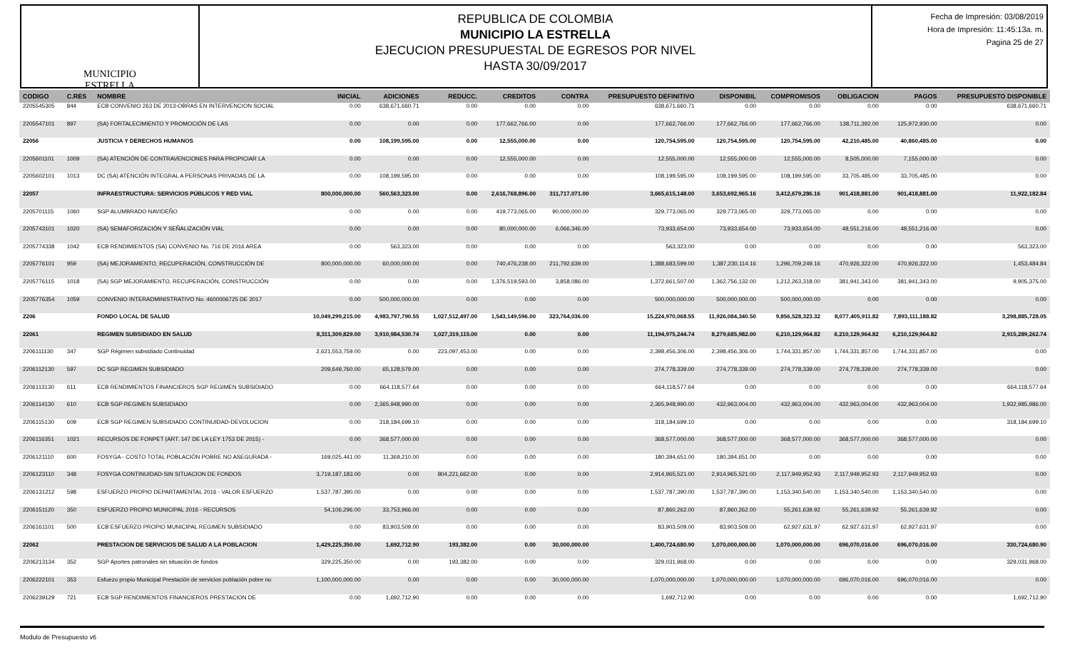MUNICIPIO
ESTRELLA
REPUBLICA DE COLOMBIA
MUNICIPIO LA ESTRELLA
EJECUCION PRESUPUESTAL DE EGRESOS POR NIVEL
HASTA 30/09/2017
Fecha de Impresión: 03/08/2019
Hora de Impresión: 11:45:13a. m.
Pagina 25 de 27
| CODIGO | C.RES | NOMBRE | INICIAL | ADICIONES | REDUCC. | CREDITOS | CONTRA | PRESUPUESTO DEFINITIVO | DISPONIBIL | COMPROMISOS | OBLIGACION | PAGOS | PRESUPUESTO DISPONIBLE |
| --- | --- | --- | --- | --- | --- | --- | --- | --- | --- | --- | --- | --- | --- |
| 2205545305 | 844 | ECB CONVENIO 263 DE 2013-OBRAS EN INTERVENCION SOCIAL | 0.00 | 638,671,660.71 | 0.00 | 0.00 | 0.00 | 638,671,660.71 | 0.00 | 0.00 | 0.00 | 0.00 | 638,671,660.71 |
| 2205547101 | 897 | (SA) FORTALECIMIENTO Y PROMOCIÓN DE LAS | 0.00 | 0.00 | 0.00 | 177,662,766.00 | 0.00 | 177,662,766.00 | 177,662,766.00 | 177,662,766.00 | 138,711,392.00 | 125,972,930.00 | 0.00 |
| 22056 | | JUSTICIA Y DERECHOS HUMANOS | 0.00 | 108,199,595.00 | 0.00 | 12,555,000.00 | 0.00 | 120,754,595.00 | 120,754,595.00 | 120,754,595.00 | 42,210,485.00 | 40,860,485.00 | 0.00 |
| 2205601101 | 1009 | (SA) ATENCIÓN DE CONTRAVENCIONES PARA PROPICIAR LA | 0.00 | 0.00 | 0.00 | 12,555,000.00 | 0.00 | 12,555,000.00 | 12,555,000.00 | 12,555,000.00 | 8,505,000.00 | 7,155,000.00 | 0.00 |
| 2205602101 | 1013 | DC (SA) ATENCIÓN INTEGRAL A PERSONAS PRIVADAS DE LA | 0.00 | 108,199,595.00 | 0.00 | 0.00 | 0.00 | 108,199,595.00 | 108,199,595.00 | 108,199,595.00 | 33,705,485.00 | 33,705,485.00 | 0.00 |
| 22057 | | INFRAESTRUCTURA: SERVICIOS PÚBLICOS Y RED VIAL | 800,000,000.00 | 560,563,323.00 | 0.00 | 2,616,768,896.00 | 311,717,071.00 | 3,665,615,148.00 | 3,653,692,965.16 | 3,412,679,286.16 | 901,418,881.00 | 901,418,881.00 | 11,922,182.84 |
| 2205701115 | 1060 | SGP ALUMBRADO NAVIDEÑO | 0.00 | 0.00 | 0.00 | 419,773,065.00 | 90,000,000.00 | 329,773,065.00 | 329,773,065.00 | 329,773,065.00 | 0.00 | 0.00 | 0.00 |
| 2205743101 | 1020 | (SA) SEMAFORIZACIÓN Y SEÑALIZACIÓN VIAL | 0.00 | 0.00 | 0.00 | 80,000,000.00 | 6,066,346.00 | 73,933,654.00 | 73,933,654.00 | 73,933,654.00 | 48,551,216.00 | 48,551,216.00 | 0.00 |
| 2205774338 | 1042 | ECB RENDIMIENTOS (SA) CONVENIO No. 716 DE 2016 AREA | 0.00 | 563,323.00 | 0.00 | 0.00 | 0.00 | 563,323.00 | 0.00 | 0.00 | 0.00 | 0.00 | 563,323.00 |
| 2205776101 | 959 | (SA) MEJORAMIENTO, RECUPERACIÓN, CONSTRUCCIÓN DE | 800,000,000.00 | 60,000,000.00 | 0.00 | 740,476,238.00 | 211,792,639.00 | 1,388,683,599.00 | 1,387,230,114.16 | 1,296,709,249.16 | 470,926,322.00 | 470,926,322.00 | 1,453,484.84 |
| 2205776115 | 1018 | (SA) SGP MEJORAMIENTO, RECUPERACIÓN, CONSTRUCCIÓN | 0.00 | 0.00 | 0.00 | 1,376,519,593.00 | 3,858,086.00 | 1,372,661,507.00 | 1,362,756,132.00 | 1,212,263,318.00 | 381,941,343.00 | 381,941,343.00 | 9,905,375.00 |
| 2205776354 | 1059 | CONVENIO INTERADMINISTRATIVO No. 4600006725 DE 2017 | 0.00 | 500,000,000.00 | 0.00 | 0.00 | 0.00 | 500,000,000.00 | 500,000,000.00 | 500,000,000.00 | 0.00 | 0.00 | 0.00 |
| 2206 | | FONDO LOCAL DE SALUD | 10,049,299,215.00 | 4,983,797,790.55 | 1,027,512,497.00 | 1,543,149,596.00 | 323,764,036.00 | 15,224,970,068.55 | 11,926,084,340.50 | 9,856,528,323.32 | 8,077,405,911.82 | 7,893,111,188.82 | 3,298,885,728.05 |
| 22061 | | REGIMEN SUBSIDIADO EN SALUD | 8,311,309,829.00 | 3,910,984,530.74 | 1,027,319,115.00 | 0.00 | 0.00 | 11,194,975,244.74 | 8,279,685,982.00 | 6,210,129,964.82 | 6,210,129,964.82 | 6,210,129,964.82 | 2,915,289,262.74 |
| 2206111130 | 347 | SGP Régimen subsidiado Continuidad | 2,621,553,759.00 | 0.00 | 223,097,453.00 | 0.00 | 0.00 | 2,398,456,306.00 | 2,398,456,306.00 | 1,744,331,857.00 | 1,744,331,857.00 | 1,744,331,857.00 | 0.00 |
| 2206112130 | 597 | DC SGP REGIMEN SUBSIDIADO | 209,649,760.00 | 65,128,579.00 | 0.00 | 0.00 | 0.00 | 274,778,339.00 | 274,778,339.00 | 274,778,339.00 | 274,778,339.00 | 274,778,339.00 | 0.00 |
| 2206113130 | 611 | ECB RENDIMIENTOS FINANCIEROS SGP REGIMEN SUBSIDIADO | 0.00 | 664,118,577.64 | 0.00 | 0.00 | 0.00 | 664,118,577.64 | 0.00 | 0.00 | 0.00 | 0.00 | 664,118,577.64 |
| 2206114130 | 610 | ECB SGP REGIMEN SUBSIDIADO | 0.00 | 2,365,948,990.00 | 0.00 | 0.00 | 0.00 | 2,365,948,990.00 | 432,963,004.00 | 432,963,004.00 | 432,963,004.00 | 432,963,004.00 | 1,932,985,986.00 |
| 2206115130 | 609 | ECB SGP REGIMEN SUBSIDIADO CONTINUIDAD-DEVOLUCION | 0.00 | 318,184,699.10 | 0.00 | 0.00 | 0.00 | 318,184,699.10 | 0.00 | 0.00 | 0.00 | 0.00 | 318,184,699.10 |
| 2206116351 | 1021 | RECURSOS DE FONPET (ART. 147 DE LA LEY 1753 DE 2015) - | 0.00 | 368,577,000.00 | 0.00 | 0.00 | 0.00 | 368,577,000.00 | 368,577,000.00 | 368,577,000.00 | 368,577,000.00 | 368,577,000.00 | 0.00 |
| 2206121110 | 600 | FOSYGA - COSTO TOTAL POBLACIÓN POBRE NO ASEGURADA - | 169,025,441.00 | 11,369,210.00 | 0.00 | 0.00 | 0.00 | 180,394,651.00 | 180,394,651.00 | 0.00 | 0.00 | 0.00 | 0.00 |
| 2206123110 | 348 | FOSYGA CONTINUIDAD-SIN SITUACION DE FONDOS | 3,719,187,183.00 | 0.00 | 804,221,662.00 | 0.00 | 0.00 | 2,914,965,521.00 | 2,914,965,521.00 | 2,117,949,952.93 | 2,117,949,952.93 | 2,117,949,952.93 | 0.00 |
| 2206131212 | 598 | ESFUERZO PROPIO DEPARTAMENTAL 2016 - VALOR ESFUERZO | 1,537,787,390.00 | 0.00 | 0.00 | 0.00 | 0.00 | 1,537,787,390.00 | 1,537,787,390.00 | 1,153,340,540.00 | 1,153,340,540.00 | 1,153,340,540.00 | 0.00 |
| 2206151120 | 350 | ESFUERZO PROPIO MUNICIPAL 2016 - RECURSOS | 54,106,296.00 | 33,753,966.00 | 0.00 | 0.00 | 0.00 | 87,860,262.00 | 87,860,262.00 | 55,261,639.92 | 55,261,639.92 | 55,261,639.92 | 0.00 |
| 2206161101 | 500 | ECB ESFUERZO PROPIO MUNICIPAL REGIMEN SUBSIDIADO | 0.00 | 83,903,509.00 | 0.00 | 0.00 | 0.00 | 83,903,509.00 | 83,903,509.00 | 62,927,631.97 | 62,927,631.97 | 62,927,631.97 | 0.00 |
| 22062 | | PRESTACION DE SERVICIOS DE SALUD A LA POBLACION | 1,429,225,350.00 | 1,692,712.90 | 193,382.00 | 0.00 | 30,000,000.00 | 1,400,724,680.90 | 1,070,000,000.00 | 1,070,000,000.00 | 696,070,016.00 | 696,070,016.00 | 330,724,680.90 |
| 2206213134 | 352 | SGP Aportes patronales sin situación de fondos | 329,225,350.00 | 0.00 | 193,382.00 | 0.00 | 0.00 | 329,031,968.00 | 0.00 | 0.00 | 0.00 | 0.00 | 329,031,968.00 |
| 2206222101 | 353 | Esfuezo propio Municipal Prestación de servicios población pobre no | 1,100,000,000.00 | 0.00 | 0.00 | 0.00 | 30,000,000.00 | 1,070,000,000.00 | 1,070,000,000.00 | 1,070,000,000.00 | 696,070,016.00 | 696,070,016.00 | 0.00 |
| 2206239129 | 721 | ECB SGP RENDIMIENTOS FINANCIEROS PRESTACION DE | 0.00 | 1,692,712.90 | 0.00 | 0.00 | 0.00 | 1,692,712.90 | 0.00 | 0.00 | 0.00 | 0.00 | 1,692,712.90 |
Modulo de Presupuesto v6